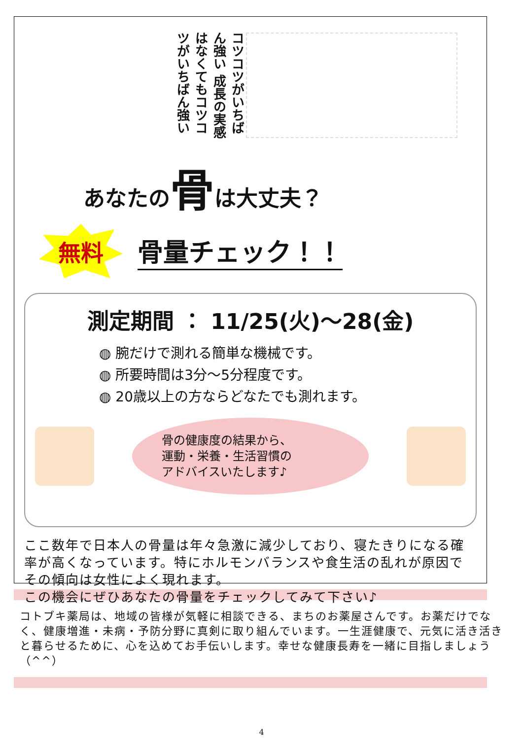コツコツがいちばん強い 成長の実感はなくてもコツコツがいちばん強い
あなたの骨は大丈夫？
無料
骨量チェック！！
測定期間 ： 11/25(火)～28(金)
◍ 腕だけで測れる簡単な機械です。
◍ 所要時間は3分～5分程度です。
◍ 20歳以上の方ならどなたでも測れます。
骨の健康度の結果から、
運動・栄養・生活習慣の
アドバイスいたします♪
ここ数年で日本人の骨量は年々急激に減少しており、寝たきりになる確率が高くなっています。特にホルモンバランスや食生活の乱れが原因でその傾向は女性によく現れます。
この機会にぜひあなたの骨量をチェックしてみて下さい♪
コトブキ薬局は、地域の皆様が気軽に相談できる、まちのお薬屋さんです。お薬だけでなく、健康増進・未病・予防分野に真剣に取り組んでいます。一生涯健康で、元気に活き活きと暮らせるために、心を込めてお手伝いします。幸せな健康長寿を一緒に目指しましょう（^^）
4